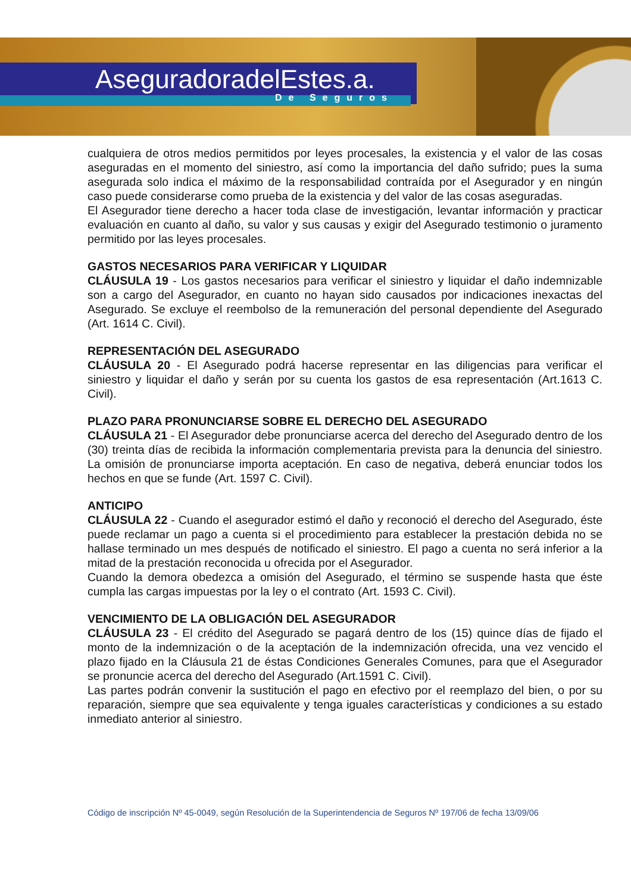AseguradoradelEstes.a.
De Seguros
cualquiera de otros medios permitidos por leyes procesales, la existencia y el valor de las cosas aseguradas en el momento del siniestro, así como la importancia del daño sufrido; pues la suma asegurada solo indica el máximo de la responsabilidad contraída por el Asegurador y en ningún caso puede considerarse como prueba de la existencia y del valor de las cosas aseguradas.
El Asegurador tiene derecho a hacer toda clase de investigación, levantar información y practicar evaluación en cuanto al daño, su valor y sus causas y exigir del Asegurado testimonio o juramento permitido por las leyes procesales.
GASTOS NECESARIOS PARA VERIFICAR Y LIQUIDAR
CLÁUSULA 19 - Los gastos necesarios para verificar el siniestro y liquidar el daño indemnizable son a cargo del Asegurador, en cuanto no hayan sido causados por indicaciones inexactas del Asegurado. Se excluye el reembolso de la remuneración del personal dependiente del Asegurado (Art. 1614 C. Civil).
REPRESENTACIÓN DEL ASEGURADO
CLÁUSULA 20 - El Asegurado podrá hacerse representar en las diligencias para verificar el siniestro y liquidar el daño y serán por su cuenta los gastos de esa representación (Art.1613 C. Civil).
PLAZO PARA PRONUNCIARSE SOBRE EL DERECHO DEL ASEGURADO
CLÁUSULA 21 - El Asegurador debe pronunciarse acerca del derecho del Asegurado dentro de los (30) treinta días de recibida la información complementaria prevista para la denuncia del siniestro. La omisión de pronunciarse importa aceptación. En caso de negativa, deberá enunciar todos los hechos en que se funde (Art. 1597 C. Civil).
ANTICIPO
CLÁUSULA 22 - Cuando el asegurador estimó el daño y reconoció el derecho del Asegurado, éste puede reclamar un pago a cuenta si el procedimiento para establecer la prestación debida no se hallase terminado un mes después de notificado el siniestro. El pago a cuenta no será inferior a la mitad de la prestación reconocida u ofrecida por el Asegurador.
Cuando la demora obedezca a omisión del Asegurado, el término se suspende hasta que éste cumpla las cargas impuestas por la ley o el contrato (Art. 1593 C. Civil).
VENCIMIENTO DE LA OBLIGACIÓN DEL ASEGURADOR
CLÁUSULA 23 - El crédito del Asegurado se pagará dentro de los (15) quince días de fijado el monto de la indemnización o de la aceptación de la indemnización ofrecida, una vez vencido el plazo fijado en la Cláusula 21 de éstas Condiciones Generales Comunes, para que el Asegurador se pronuncie acerca del derecho del Asegurado (Art.1591 C. Civil).
Las partes podrán convenir la sustitución el pago en efectivo por el reemplazo del bien, o por su reparación, siempre que sea equivalente y tenga iguales características y condiciones a su estado inmediato anterior al siniestro.
Código de inscripción Nº 45-0049, según Resolución de la Superintendencia de Seguros Nº 197/06 de fecha 13/09/06